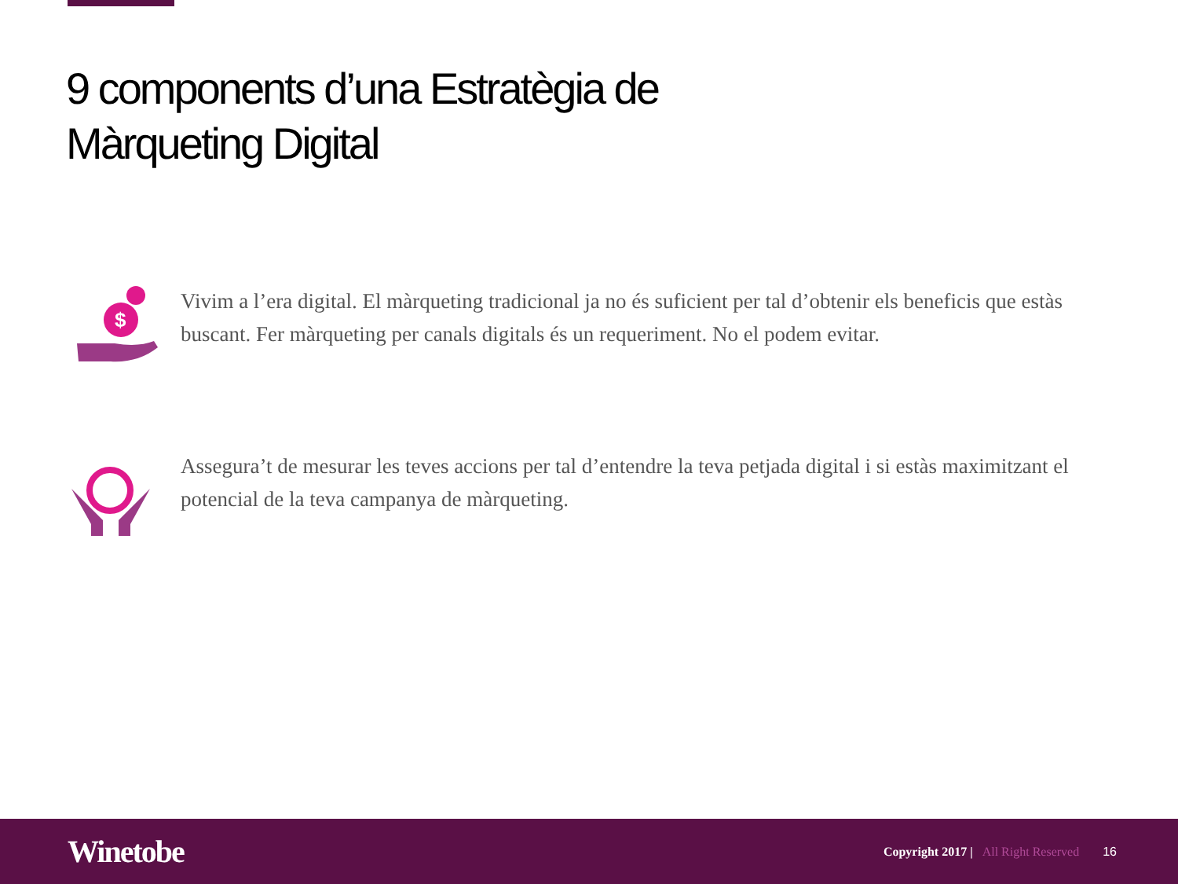9 components d’una Estratègia de Màrqueting Digital
$
Vivim a l’era digital. El màrqueting tradicional ja no és suficient per tal d’obtenir els beneficis que estàs buscant. Fer màrqueting per canals digitals és un requeriment. No el podem evitar.
Assegura’t de mesurar les teves accions per tal d’entendre la teva petjada digital i si estàs maximitzant el potencial de la teva campanya de màrqueting.
Winetobe
Copyright 2017 | All Right Reserved
16